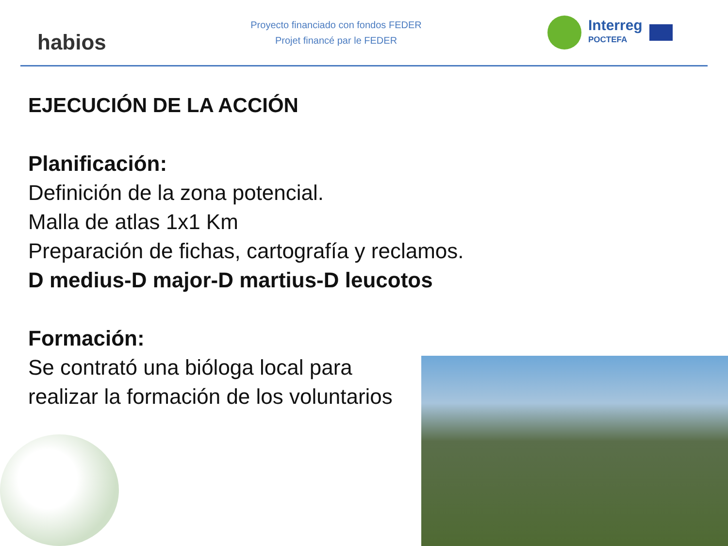habios
Proyecto financiado con fondos FEDER
Projet financé par le FEDER
Interreg
POCTEFA
EJECUCIÓN DE LA ACCIÓN
Planificación:
Definición de la zona potencial.
Malla de atlas 1x1 Km
Preparación de fichas, cartografía y reclamos.
D medius-D major-D martius-D leucotos
Formación:
Se contrató una bióloga local para
realizar la formación de los voluntarios